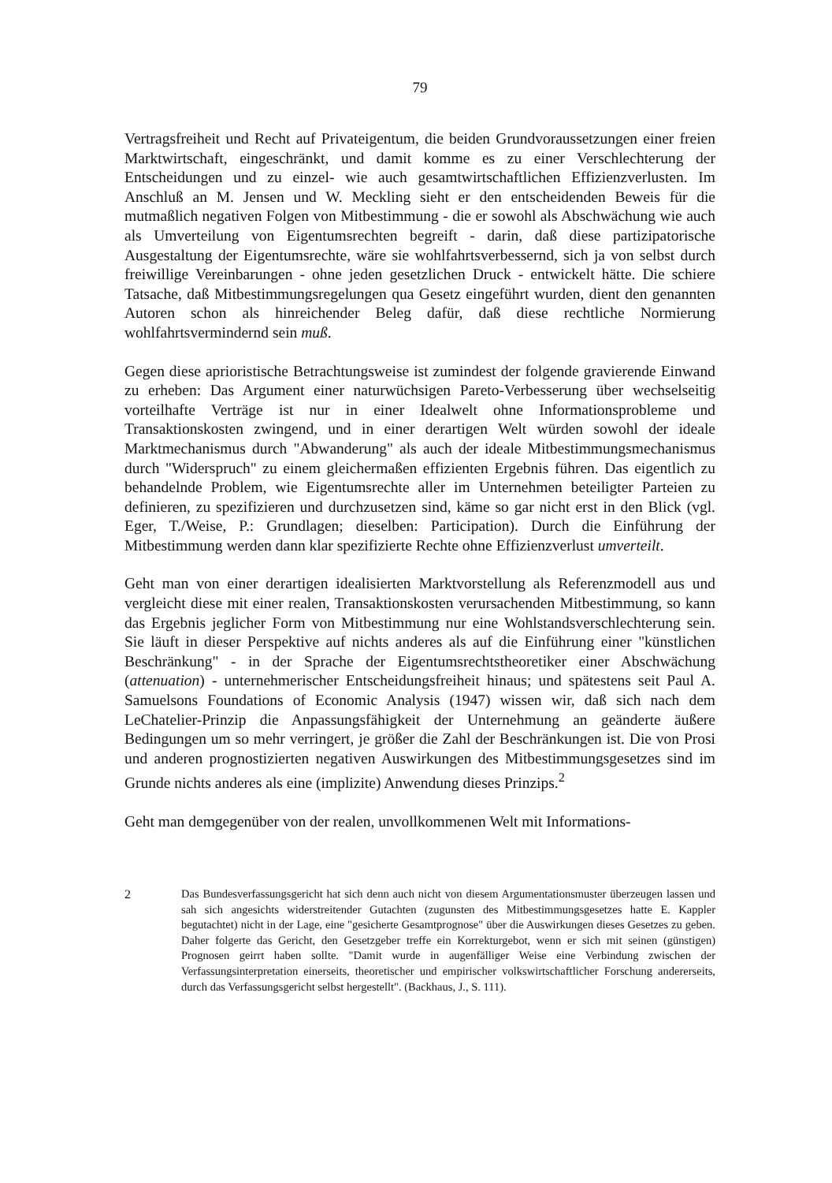79
Vertragsfreiheit und Recht auf Privateigentum, die beiden Grundvoraussetzungen einer freien Marktwirtschaft, eingeschränkt, und damit komme es zu einer Verschlechterung der Entscheidungen und zu einzel- wie auch gesamtwirtschaftlichen Effizienzverlusten. Im Anschluß an M. Jensen und W. Meckling sieht er den entscheidenden Beweis für die mutmaßlich negativen Folgen von Mitbestimmung - die er sowohl als Abschwächung wie auch als Umverteilung von Eigentumsrechten begreift - darin, daß diese partizipatorische Ausgestaltung der Eigentumsrechte, wäre sie wohlfahrtsverbessernd, sich ja von selbst durch freiwillige Vereinbarungen - ohne jeden gesetzlichen Druck - entwickelt hätte. Die schiere Tatsache, daß Mitbestimmungsregelungen qua Gesetz eingeführt wurden, dient den genannten Autoren schon als hinreichender Beleg dafür, daß diese rechtliche Normierung wohlfahrtsvermindernd sein muß.
Gegen diese aprioristische Betrachtungsweise ist zumindest der folgende gravierende Einwand zu erheben: Das Argument einer naturwüchsigen Pareto-Verbesserung über wechselseitig vorteilhafte Verträge ist nur in einer Idealwelt ohne Informationsprobleme und Transaktionskosten zwingend, und in einer derartigen Welt würden sowohl der ideale Marktmechanismus durch "Abwanderung" als auch der ideale Mitbestimmungsmechanismus durch "Widerspruch" zu einem gleichermaßen effizienten Ergebnis führen. Das eigentlich zu behandelnde Problem, wie Eigentumsrechte aller im Unternehmen beteiligter Parteien zu definieren, zu spezifizieren und durchzusetzen sind, käme so gar nicht erst in den Blick (vgl. Eger, T./Weise, P.: Grundlagen; dieselben: Participation). Durch die Einführung der Mitbestimmung werden dann klar spezifizierte Rechte ohne Effizienzverlust umverteilt.
Geht man von einer derartigen idealisierten Marktvorstellung als Referenzmodell aus und vergleicht diese mit einer realen, Transaktionskosten verursachenden Mitbestimmung, so kann das Ergebnis jeglicher Form von Mitbestimmung nur eine Wohlstandsverschlechterung sein. Sie läuft in dieser Perspektive auf nichts anderes als auf die Einführung einer "künstlichen Beschränkung" - in der Sprache der Eigentumsrechtstheoretiker einer Abschwächung (attenuation) - unternehmerischer Entscheidungsfreiheit hinaus; und spätestens seit Paul A. Samuelsons Foundations of Economic Analysis (1947) wissen wir, daß sich nach dem LeChatelier-Prinzip die Anpassungsfähigkeit der Unternehmung an geänderte äußere Bedingungen um so mehr verringert, je größer die Zahl der Beschränkungen ist. Die von Prosi und anderen prognostizierten negativen Auswirkungen des Mitbestimmungsgesetzes sind im Grunde nichts anderes als eine (implizite) Anwendung dieses Prinzips.<sup>2</sup>
Geht man demgegenüber von der realen, unvollkommenen Welt mit Informations-
2 Das Bundesverfassungsgericht hat sich denn auch nicht von diesem Argumentationsmuster überzeugen lassen und sah sich angesichts widerstreitender Gutachten (zugunsten des Mitbestimmungsgesetzes hatte E. Kappler begutachtet) nicht in der Lage, eine "gesicherte Gesamtprognose" über die Auswirkungen dieses Gesetzes zu geben. Daher folgerte das Gericht, den Gesetzgeber treffe ein Korrekturgebot, wenn er sich mit seinen (günstigen) Prognosen geirrt haben sollte. "Damit wurde in augenfälliger Weise eine Verbindung zwischen der Verfassungsinterpretation einerseits, theoretischer und empirischer volkswirtschaftlicher Forschung andererseits, durch das Verfassungsgericht selbst hergestellt". (Backhaus, J., S. 111).